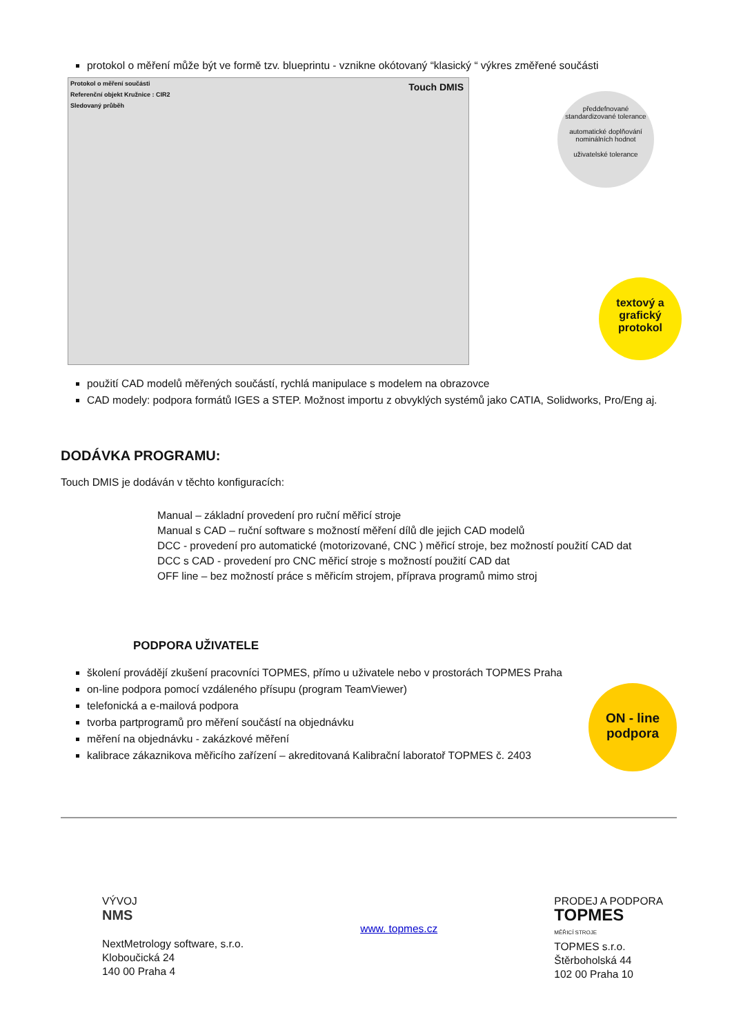protokol o měření může být ve formě tzv. blueprintu - vznikne okótovaný “klasický “ výkres změřené součásti
Protokol o měření součásti
Referenční objekt Kružnice : CIR2
Sledovaný průběh
Touch DMIS
předdefnované standardizované tolerance
automatické doplňování nominálních hodnot
uživatelské tolerance
textový a grafický protokol
použití CAD modelů měřených součástí, rychlá manipulace s modelem na obrazovce
CAD modely: podpora formátů IGES a STEP. Možnost importu z obvyklých systémů jako CATIA, Solidworks, Pro/Eng aj.
DODÁVKA PROGRAMU:
Touch DMIS je dodáván v těchto konfiguracích:
Manual – základní provedení pro ruční měřicí stroje
Manual s CAD – ruční software s možností měření dílů dle jejich CAD modelů
DCC - provedení pro automatické (motorizované, CNC ) měřicí stroje, bez možností použití CAD dat
DCC s CAD - provedení pro CNC měřicí stroje s možností použití CAD dat
OFF line – bez možností práce s měřicím strojem, příprava programů mimo stroj
PODPORA UŽIVATELE
školení provádějí zkušení pracovníci TOPMES, přímo u uživatele nebo v prostorách TOPMES Praha
on-line podpora pomocí vzdáleného přísupu (program TeamViewer)
telefonická a e-mailová podpora
tvorba partprogramů pro měření součástí na objednávku
měření na objednávku - zakázkové měření
kalibrace zákaznikova měřicího zařízení – akreditovaná Kalibrační laboratoř TOPMES č. 2403
ON - line podpora
VÝVOJ
NMS
NextMetrology software, s.r.o.
Kloboučická 24
140 00 Praha 4
www. topmes.cz
PRODEJ A PODPORA
TOPMES
MĚŘICÍ STROJE
TOPMES s.r.o.
Štěrboholská 44
102 00 Praha 10